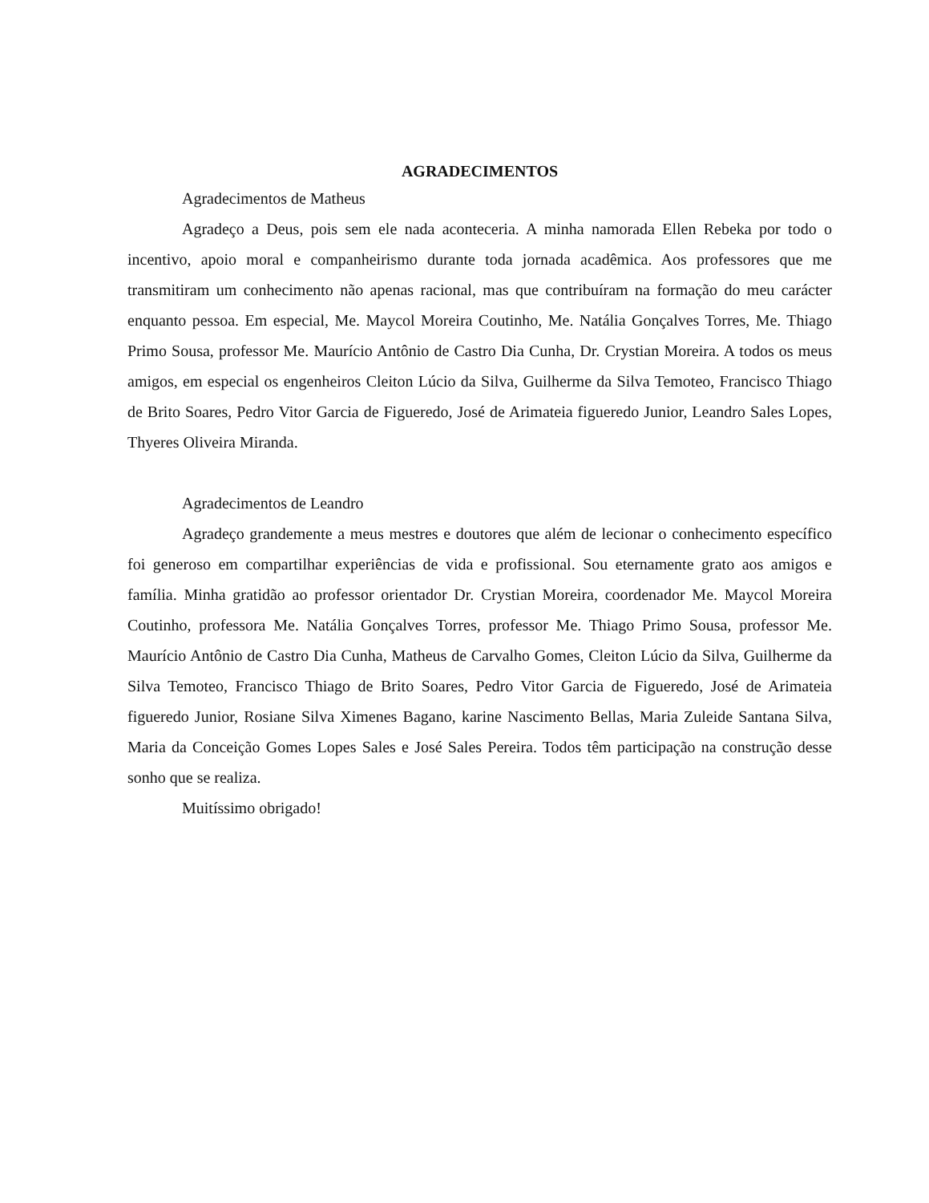AGRADECIMENTOS
Agradecimentos de Matheus
Agradeço a Deus, pois sem ele nada aconteceria. A minha namorada Ellen Rebeka por todo o incentivo, apoio moral e companheirismo durante toda jornada acadêmica. Aos professores que me transmitiram um conhecimento não apenas racional, mas que contribuíram na formação do meu carácter enquanto pessoa. Em especial, Me. Maycol Moreira Coutinho, Me. Natália Gonçalves Torres, Me. Thiago Primo Sousa, professor Me. Maurício Antônio de Castro Dia Cunha, Dr. Crystian Moreira. A todos os meus amigos, em especial os engenheiros Cleiton Lúcio da Silva, Guilherme da Silva Temoteo, Francisco Thiago de Brito Soares, Pedro Vitor Garcia de Figueredo, José de Arimateia figueredo Junior, Leandro Sales Lopes, Thyeres Oliveira Miranda.
Agradecimentos de Leandro
Agradeço grandemente a meus mestres e doutores que além de lecionar o conhecimento específico foi generoso em compartilhar experiências de vida e profissional. Sou eternamente grato aos amigos e família. Minha gratidão ao professor orientador Dr. Crystian Moreira, coordenador Me. Maycol Moreira Coutinho, professora Me. Natália Gonçalves Torres, professor Me. Thiago Primo Sousa, professor Me. Maurício Antônio de Castro Dia Cunha, Matheus de Carvalho Gomes, Cleiton Lúcio da Silva, Guilherme da Silva Temoteo, Francisco Thiago de Brito Soares, Pedro Vitor Garcia de Figueredo, José de Arimateia figueredo Junior, Rosiane Silva Ximenes Bagano, karine Nascimento Bellas, Maria Zuleide Santana Silva, Maria da Conceição Gomes Lopes Sales e José Sales Pereira. Todos têm participação na construção desse sonho que se realiza.
Muitíssimo obrigado!